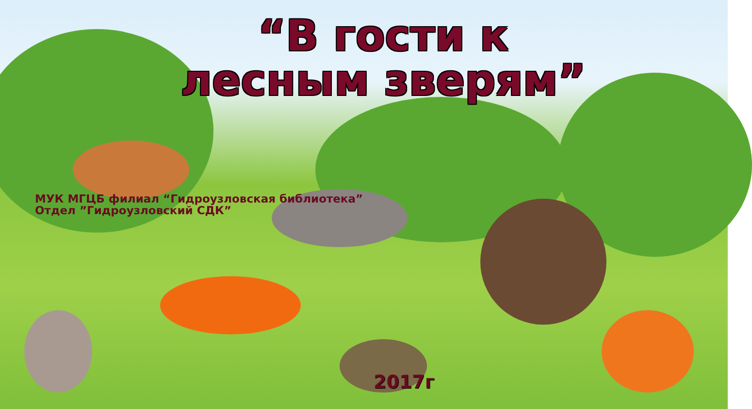“В гости к
лесным зверям”
МУК МГЦБ филиал “Гидроузловская библиотека”
Отдел ”Гидроузловский СДК”
2017г